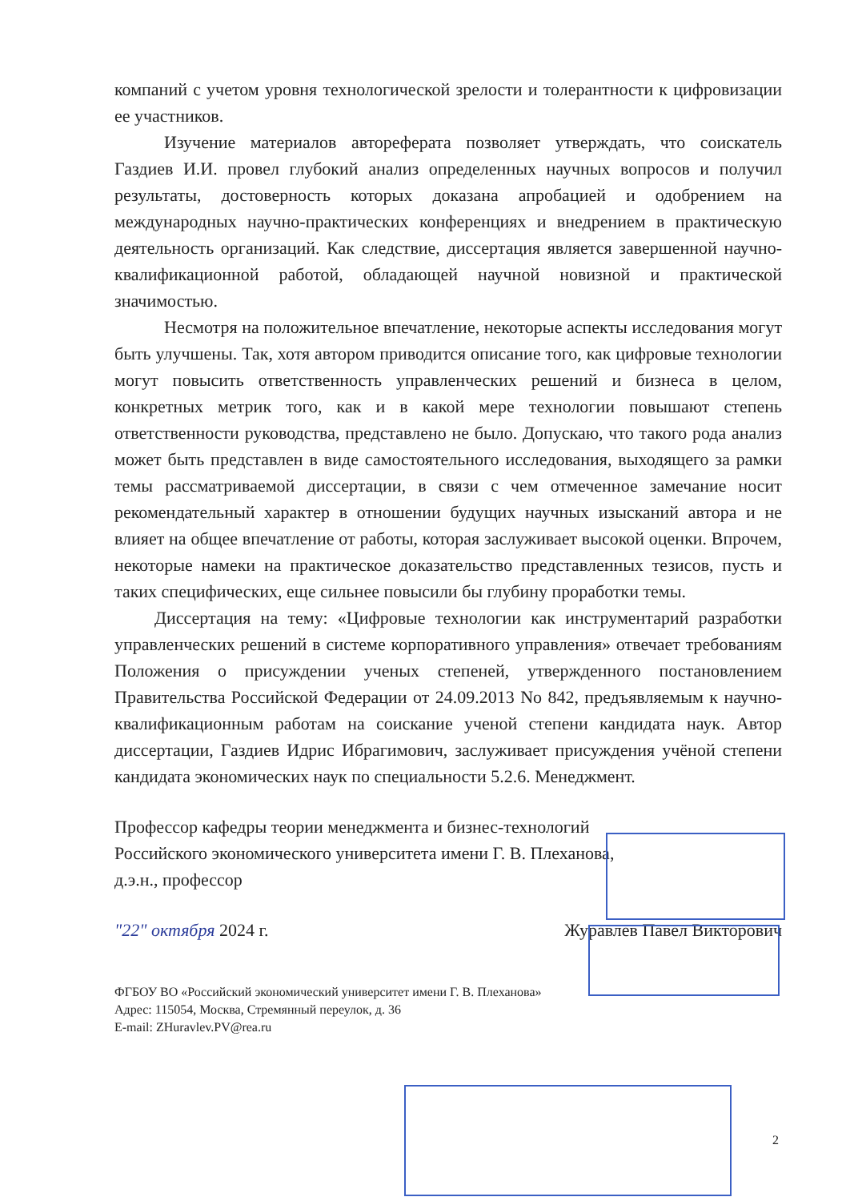компаний с учетом уровня технологической зрелости и толерантности к цифровизации ее участников.
Изучение материалов автореферата позволяет утверждать, что соискатель Газдиев И.И. провел глубокий анализ определенных научных вопросов и получил результаты, достоверность которых доказана апробацией и одобрением на международных научно-практических конференциях и внедрением в практическую деятельность организаций. Как следствие, диссертация является завершенной научно-квалификационной работой, обладающей научной новизной и практической значимостью.
Несмотря на положительное впечатление, некоторые аспекты исследования могут быть улучшены. Так, хотя автором приводится описание того, как цифровые технологии могут повысить ответственность управленческих решений и бизнеса в целом, конкретных метрик того, как и в какой мере технологии повышают степень ответственности руководства, представлено не было. Допускаю, что такого рода анализ может быть представлен в виде самостоятельного исследования, выходящего за рамки темы рассматриваемой диссертации, в связи с чем отмеченное замечание носит рекомендательный характер в отношении будущих научных изысканий автора и не влияет на общее впечатление от работы, которая заслуживает высокой оценки. Впрочем, некоторые намеки на практическое доказательство представленных тезисов, пусть и таких специфических, еще сильнее повысили бы глубину проработки темы.
Диссертация на тему: «Цифровые технологии как инструментарий разработки управленческих решений в системе корпоративного управления» отвечает требованиям Положения о присуждении ученых степеней, утвержденного постановлением Правительства Российской Федерации от 24.09.2013 No 842, предъявляемым к научно-квалификационным работам на соискание ученой степени кандидата наук. Автор диссертации, Газдиев Идрис Ибрагимович, заслуживает присуждения учёной степени кандидата экономических наук по специальности 5.2.6. Менеджмент.
Профессор кафедры теории менеджмента и бизнес-технологий
Российского экономического университета имени Г. В. Плеханова,
д.э.н., профессор
"22" октября 2024 г. Журавлев Павел Викторович
ФГБОУ ВО «Российский экономический университет имени Г. В. Плеханова»
Адрес: 115054, Москва, Стремянный переулок, д. 36
E-mail: ZHuravlev.PV@rea.ru
2